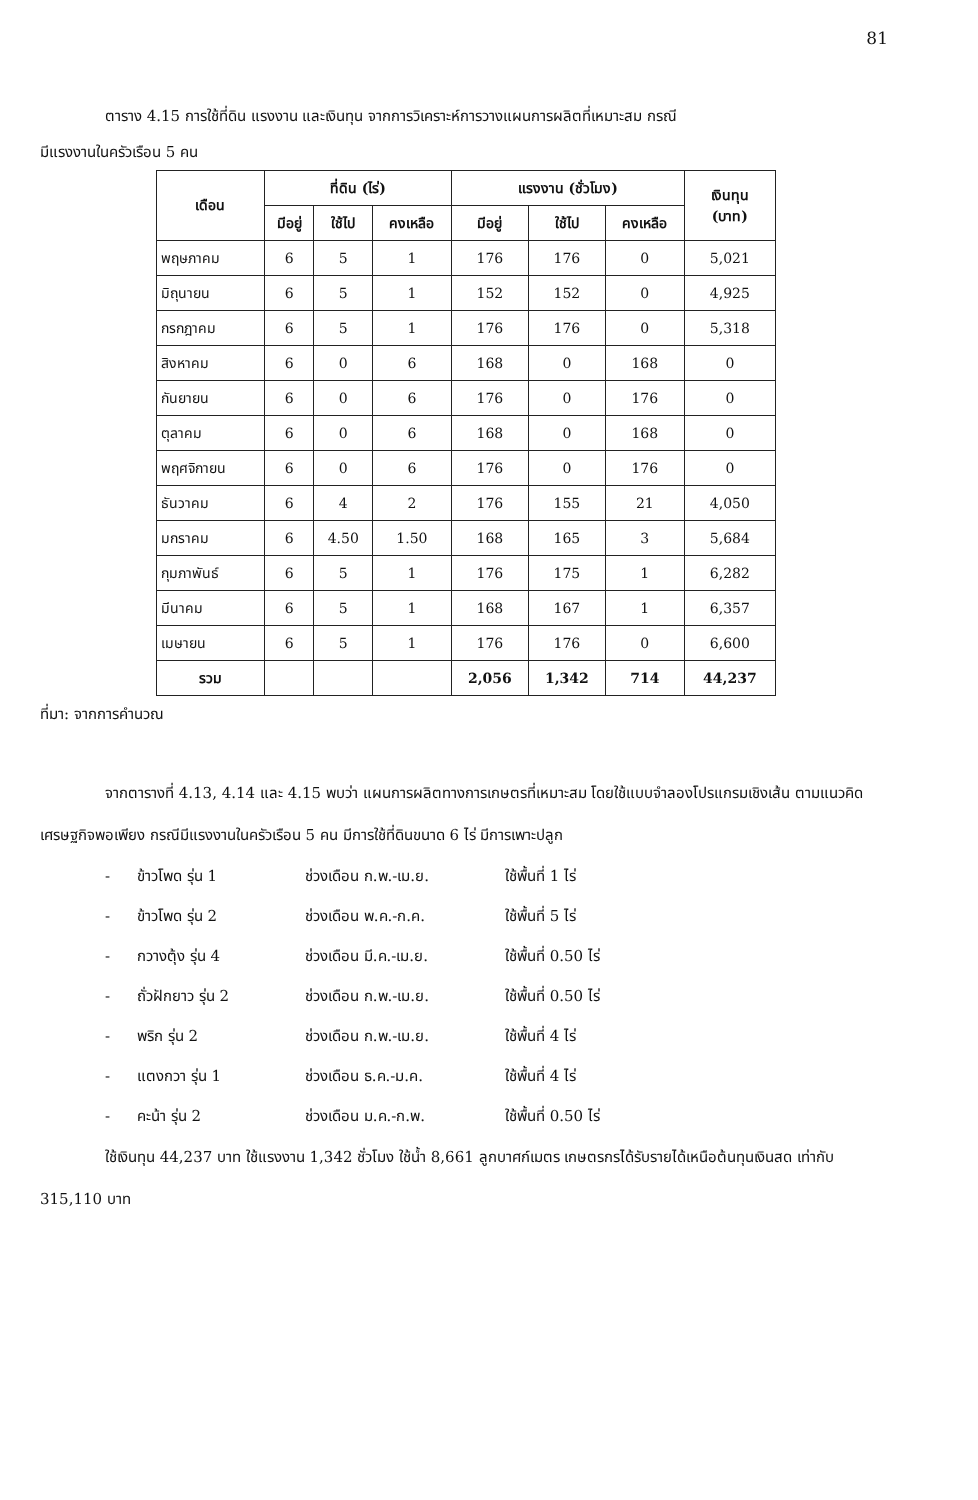81
ตาราง 4.15 การใช้ที่ดิน แรงงาน และเงินทุน จากการวิเคราะห์การวางแผนการผลิตที่เหมาะสม กรณี
มีแรงงานในครัวเรือน 5 คน
| เดือน | ที่ดิน (ไร่) | | | แรงงาน (ชั่วโมง) | | | เงินทุน (บาท) |
| --- | --- | --- | --- | --- | --- | --- | --- |
| | มีอยู่ | ใช้ไป | คงเหลือ | มีอยู่ | ใช้ไป | คงเหลือ | |
| พฤษภาคม | 6 | 5 | 1 | 176 | 176 | 0 | 5,021 |
| มิถุนายน | 6 | 5 | 1 | 152 | 152 | 0 | 4,925 |
| กรกฎาคม | 6 | 5 | 1 | 176 | 176 | 0 | 5,318 |
| สิงหาคม | 6 | 0 | 6 | 168 | 0 | 168 | 0 |
| กันยายน | 6 | 0 | 6 | 176 | 0 | 176 | 0 |
| ตุลาคม | 6 | 0 | 6 | 168 | 0 | 168 | 0 |
| พฤศจิกายน | 6 | 0 | 6 | 176 | 0 | 176 | 0 |
| ธันวาคม | 6 | 4 | 2 | 176 | 155 | 21 | 4,050 |
| มกราคม | 6 | 4.50 | 1.50 | 168 | 165 | 3 | 5,684 |
| กุมภาพันธ์ | 6 | 5 | 1 | 176 | 175 | 1 | 6,282 |
| มีนาคม | 6 | 5 | 1 | 168 | 167 | 1 | 6,357 |
| เมษายน | 6 | 5 | 1 | 176 | 176 | 0 | 6,600 |
| รวม | | | | 2,056 | 1,342 | 714 | 44,237 |
ที่มา: จากการคำนวณ
จากตารางที่ 4.13, 4.14 และ 4.15 พบว่า แผนการผลิตทางการเกษตรที่เหมาะสม โดยใช้แบบจำลองโปรแกรมเชิงเส้น ตามแนวคิดเศรษฐกิจพอเพียง กรณีมีแรงงานในครัวเรือน 5 คน มีการใช้ที่ดินขนาด 6 ไร่ มีการเพาะปลูก
- ข้าวโพด รุ่น 1 ช่วงเดือน ก.พ.-เม.ย. ใช้พื้นที่ 1 ไร่
- ข้าวโพด รุ่น 2 ช่วงเดือน พ.ค.-ก.ค. ใช้พื้นที่ 5 ไร่
- กวางตุ้ง รุ่น 4 ช่วงเดือน มี.ค.-เม.ย. ใช้พื้นที่ 0.50 ไร่
- ถั่วฝักยาว รุ่น 2 ช่วงเดือน ก.พ.-เม.ย. ใช้พื้นที่ 0.50 ไร่
- พริก รุ่น 2 ช่วงเดือน ก.พ.-เม.ย. ใช้พื้นที่ 4 ไร่
- แตงกวา รุ่น 1 ช่วงเดือน ธ.ค.-ม.ค. ใช้พื้นที่ 4 ไร่
- คะน้า รุ่น 2 ช่วงเดือน ม.ค.-ก.พ. ใช้พื้นที่ 0.50 ไร่
ใช้เงินทุน 44,237 บาท ใช้แรงงาน 1,342 ชั่วโมง ใช้น้ำ 8,661 ลูกบาศก์เมตร เกษตรกรได้รับรายได้เหนือต้นทุนเงินสด เท่ากับ 315,110 บาท